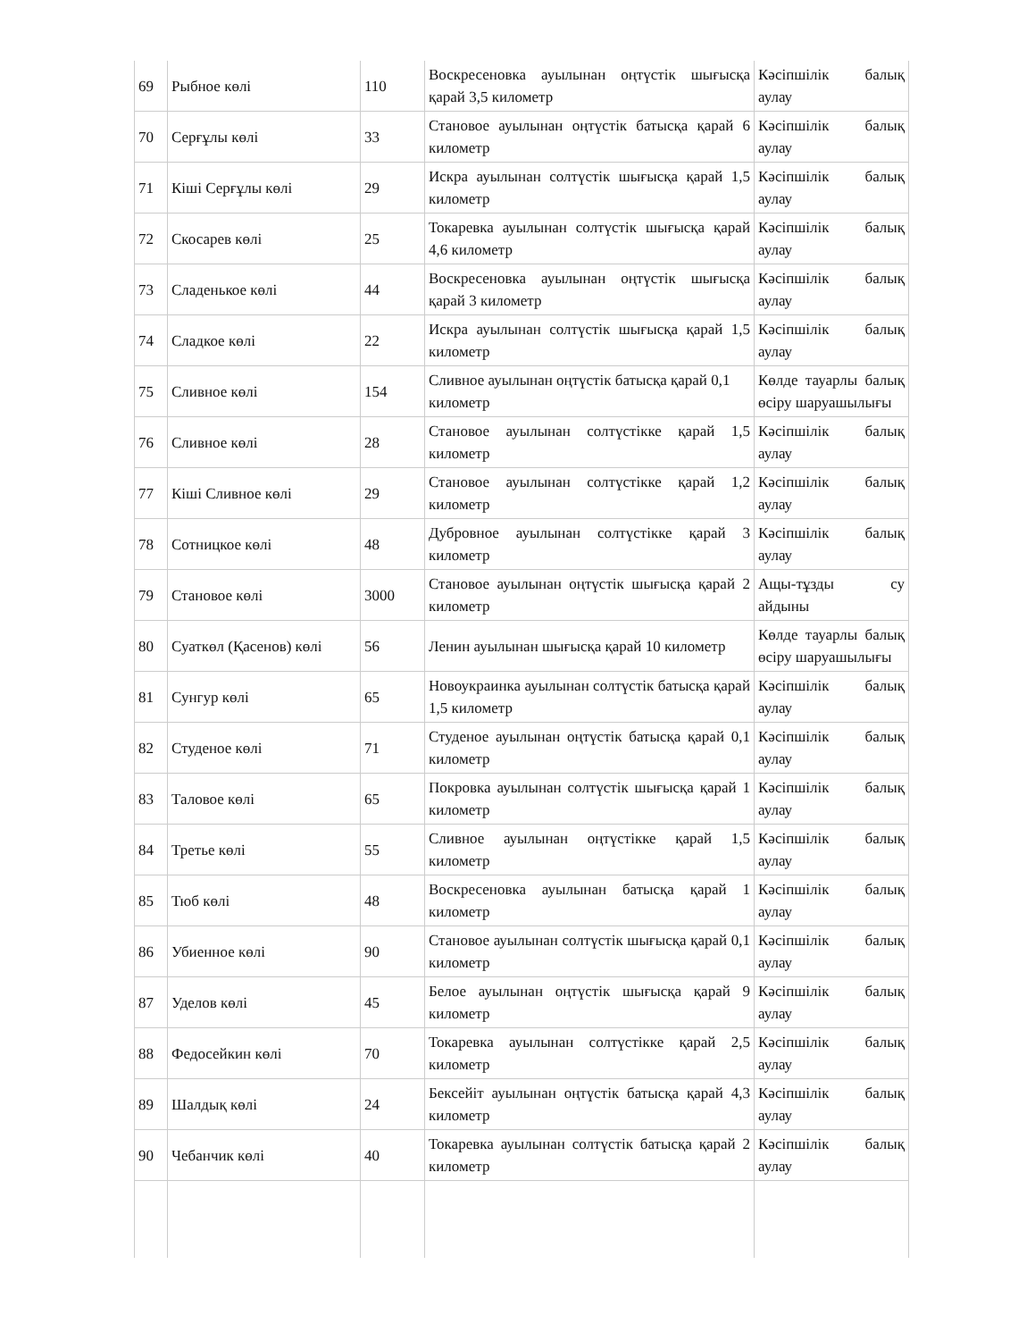| 69 | Рыбное көлі | 110 | Воскресеновка ауылынан оңтүстік шығысқа қарай 3,5 километр | Кәсіпшілік балық аулау |
| 70 | Серғұлы көлі | 33 | Становое ауылынан оңтүстік батысқа қарай 6 километр | Кәсіпшілік балық аулау |
| 71 | Кіші Серғұлы көлі | 29 | Искра ауылынан солтүстік шығысқа қарай 1,5 километр | Кәсіпшілік балық аулау |
| 72 | Скосарев көлі | 25 | Токаревка ауылынан солтүстік шығысқа қарай 4,6 километр | Кәсіпшілік балық аулау |
| 73 | Сладенькое көлі | 44 | Воскресеновка ауылынан оңтүстік шығысқа қарай 3 километр | Кәсіпшілік балық аулау |
| 74 | Сладкое көлі | 22 | Искра ауылынан солтүстік шығысқа қарай 1,5 километр | Кәсіпшілік балық аулау |
| 75 | Сливное көлі | 154 | Сливное ауылынан оңтүстік батысқа қарай 0,1 километр | Көлде тауарлы балық өсіру шаруашылығы |
| 76 | Сливное көлі | 28 | Становое ауылынан солтүстікке қарай 1,5 километр | Кәсіпшілік балық аулау |
| 77 | Кіші Сливное көлі | 29 | Становое ауылынан солтүстікке қарай 1,2 километр | Кәсіпшілік балық аулау |
| 78 | Сотницкое көлі | 48 | Дубровное ауылынан солтүстікке қарай 3 километр | Кәсіпшілік балық аулау |
| 79 | Становое көлі | 3000 | Становое ауылынан оңтүстік шығысқа қарай 2 километр | Ащы-тұзды су айдыны |
| 80 | Суаткөл (Қасенов) көлі | 56 | Ленин ауылынан шығысқа қарай 10 километр | Көлде тауарлы балық өсіру шаруашылығы |
| 81 | Сунгур көлі | 65 | Новоукраинка ауылынан солтүстік батысқа қарай 1,5 километр | Кәсіпшілік балық аулау |
| 82 | Студеное көлі | 71 | Студеное ауылынан оңтүстік батысқа қарай 0,1 километр | Кәсіпшілік балық аулау |
| 83 | Таловое көлі | 65 | Покровка ауылынан солтүстік шығысқа қарай 1 километр | Кәсіпшілік балық аулау |
| 84 | Третье көлі | 55 | Сливное ауылынан оңтүстікке қарай 1,5 километр | Кәсіпшілік балық аулау |
| 85 | Тюб көлі | 48 | Воскресеновка ауылынан батысқа қарай 1 километр | Кәсіпшілік балық аулау |
| 86 | Убиенное көлі | 90 | Становое ауылынан солтүстік шығысқа қарай 0,1 километр | Кәсіпшілік балық аулау |
| 87 | Уделов көлі | 45 | Белое ауылынан оңтүстік шығысқа қарай 9 километр | Кәсіпшілік балық аулау |
| 88 | Федосейкин көлі | 70 | Токаревка ауылынан солтүстікке қарай 2,5 километр | Кәсіпшілік балық аулау |
| 89 | Шалдық көлі | 24 | Бексейіт ауылынан оңтүстік батысқа қарай 4,3 километр | Кәсіпшілік балық аулау |
| 90 | Чебанчик көлі | 40 | Токаревка ауылынан солтүстік батысқа қарай 2 километр | Кәсіпшілік балық аулау |